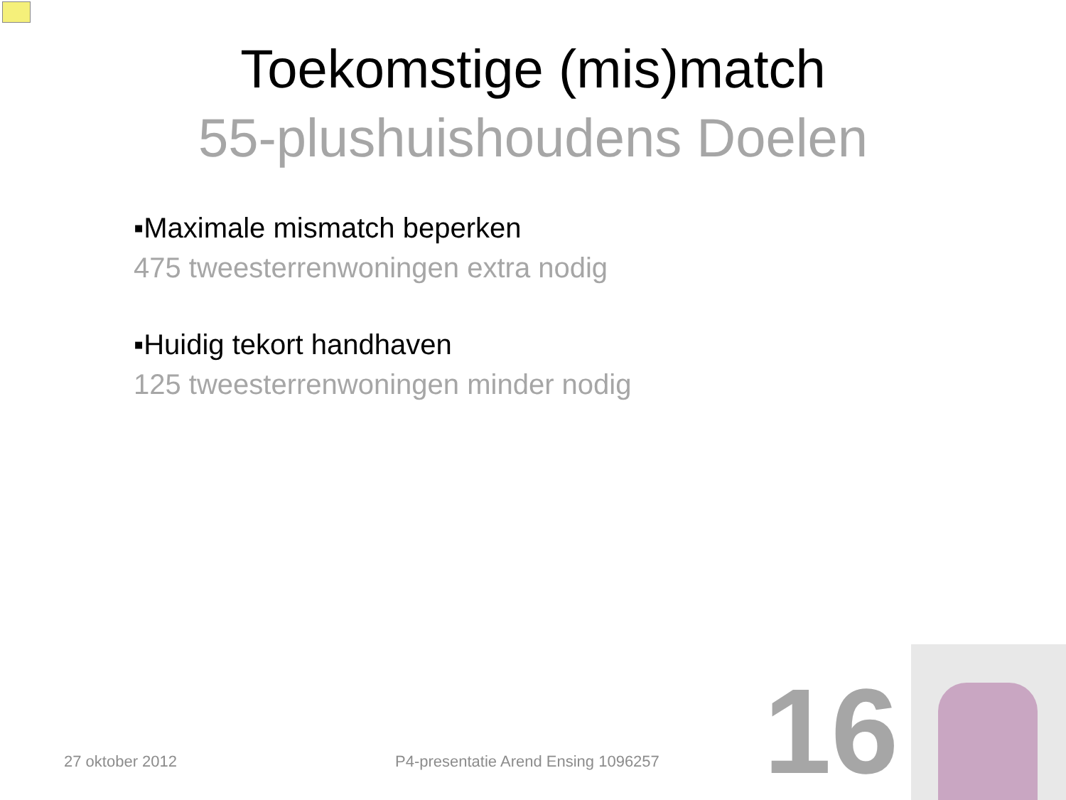Toekomstige (mis)match
55-plushuishoudens Doelen
▪Maximale mismatch beperken
475 tweesterrenwoningen extra nodig
▪Huidig tekort handhaven
125 tweesterrenwoningen minder nodig
27 oktober 2012
P4-presentatie Arend Ensing 1096257
16